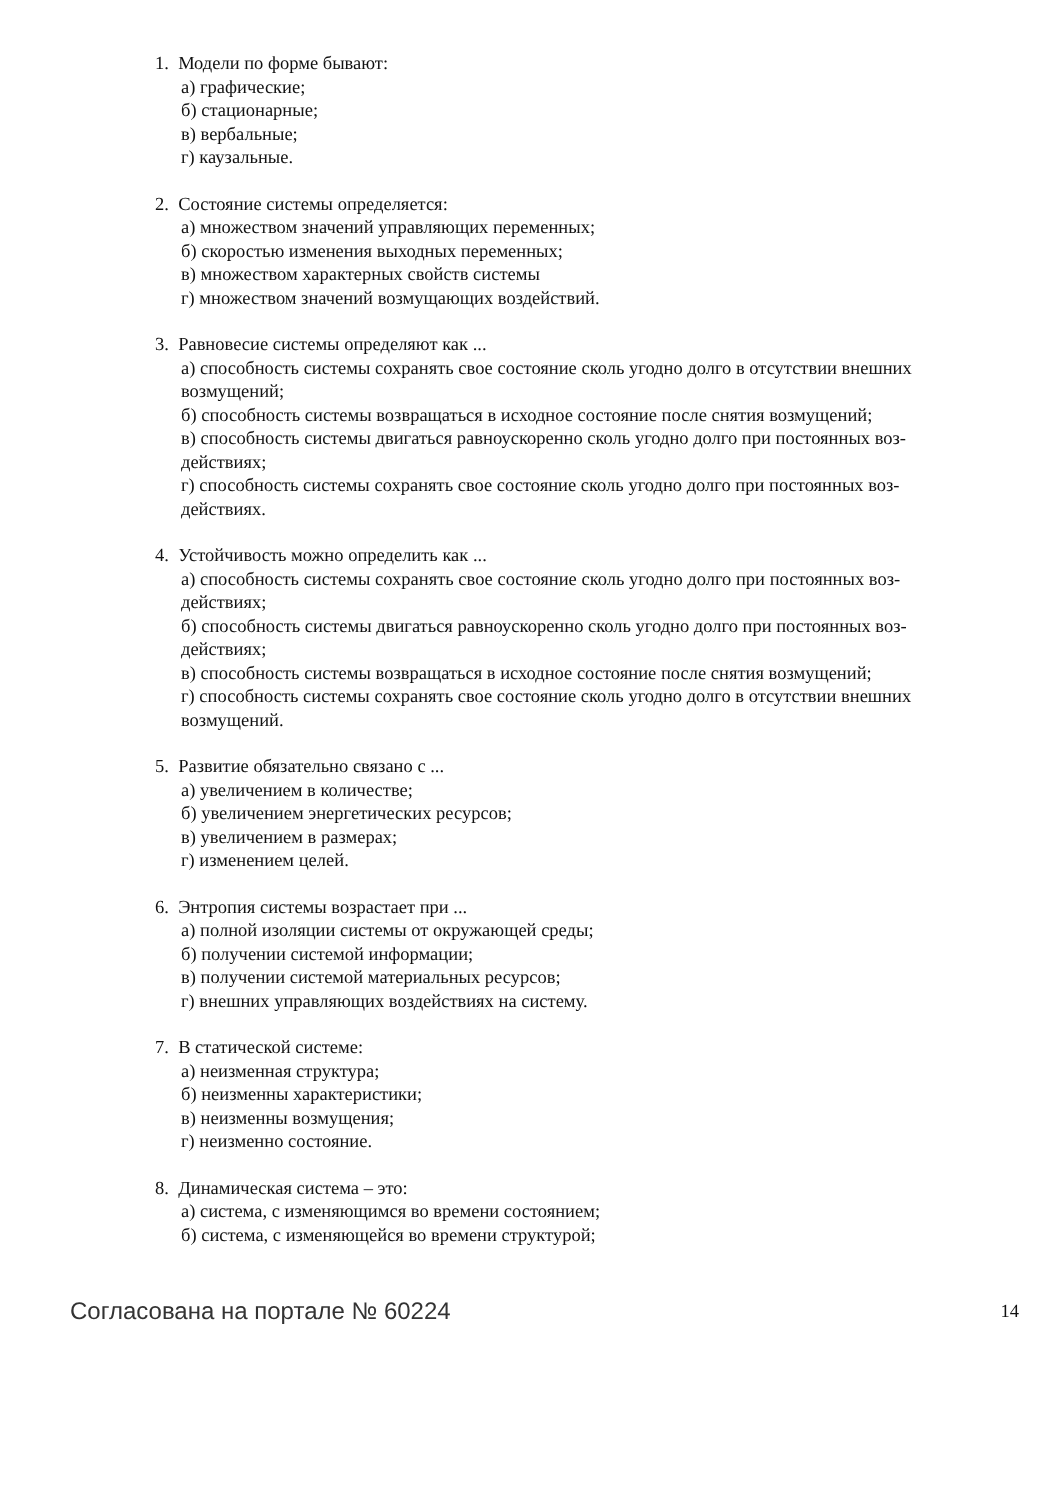1. Модели по форме бывают:
а) графические;
б) стационарные;
в) вербальные;
г) каузальные.
2. Состояние системы определяется:
а) множеством значений управляющих переменных;
б) скоростью изменения выходных переменных;
в) множеством характерных свойств системы
г) множеством значений возмущающих воздействий.
3. Равновесие системы определяют как ...
а) способность системы сохранять свое состояние сколь угодно долго в отсутствии внешних
возмущений;
б) способность системы возвращаться в исходное состояние после снятия возмущений;
в) способность системы двигаться равноускоренно сколь угодно долго при постоянных воз-
действиях;
г) способность системы сохранять свое состояние сколь угодно долго при постоянных воз-
действиях.
4. Устойчивость можно определить как ...
а) способность системы сохранять свое состояние сколь угодно долго при постоянных воз-
действиях;
б) способность системы двигаться равноускоренно сколь угодно долго при постоянных воз-
действиях;
в) способность системы возвращаться в исходное состояние после снятия возмущений;
г) способность системы сохранять свое состояние сколь угодно долго в отсутствии внешних
возмущений.
5. Развитие обязательно связано с ...
а) увеличением в количестве;
б) увеличением энергетических ресурсов;
в) увеличением в размерах;
г) изменением целей.
6. Энтропия системы возрастает при ...
а) полной изоляции системы от окружающей среды;
б) получении системой информации;
в) получении системой материальных ресурсов;
г) внешних управляющих воздействиях на систему.
7. В статической системе:
а) неизменная структура;
б) неизменны характеристики;
в) неизменны возмущения;
г) неизменно состояние.
8. Динамическая система – это:
а) система, с изменяющимся во времени состоянием;
б) система, с изменяющейся во времени структурой;
Согласована на портале № 60224 14